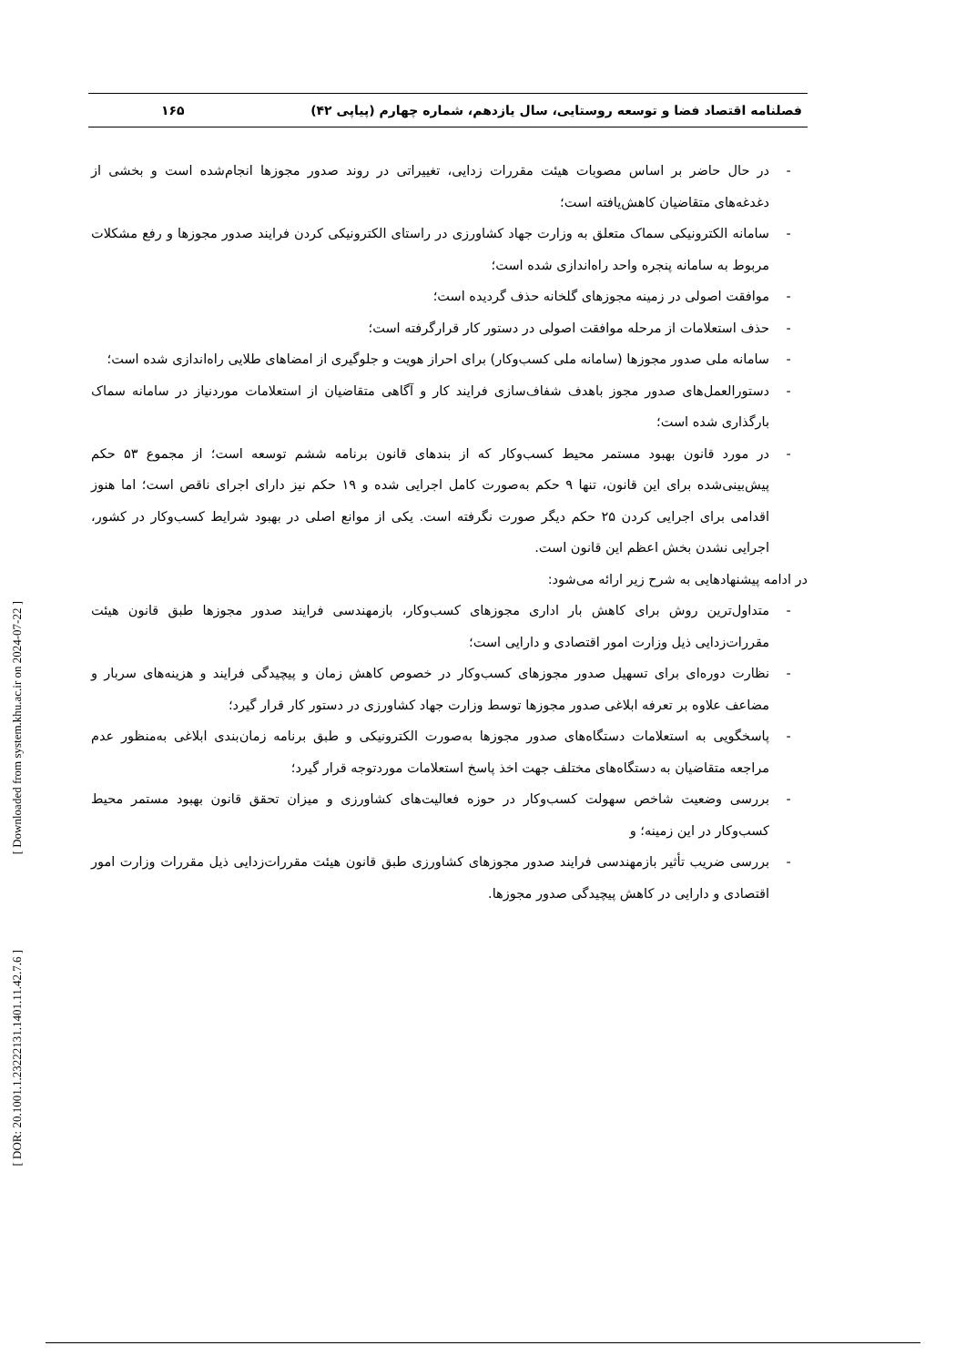[ Downloaded from system.khu.ac.ir on 2024-07-22 ]
[ DOR: 20.1001.1.23222131.1401.11.42.7.6 ]
فصلنامه اقتصاد فضا و توسعه روستایی، سال یازدهم، شماره چهارم (پیاپی ۴۲) ۱۶۵
- در حال حاضر بر اساس مصوبات هیئت مقررات زدایی، تغییراتی در روند صدور مجوزها انجام‌شده است و بخشی از دغدغه‌های متقاضیان کاهش‌یافته است؛
- سامانه الکترونیکی سماک متعلق به وزارت جهاد کشاورزی در راستای الکترونیکی کردن فرایند صدور مجوزها و رفع مشکلات مربوط به سامانه پنجره واحد راه‌اندازی شده است؛
- موافقت اصولی در زمینه مجوزهای گلخانه حذف گردیده است؛
- حذف استعلامات از مرحله موافقت اصولی در دستور کار قرارگرفته است؛
- سامانه ملی صدور مجوزها (سامانه ملی کسب‌وکار) برای احراز هویت و جلوگیری از امضاهای طلایی راه‌اندازی شده است؛
- دستورالعمل‌های صدور مجوز باهدف شفاف‌سازی فرایند کار و آگاهی متقاضیان از استعلامات موردنیاز در سامانه سماک بارگذاری شده است؛
- در مورد قانون بهبود مستمر محیط کسب‌وکار که از بندهای قانون برنامه ششم توسعه است؛ از مجموع ۵۳ حکم پیش‌بینی‌شده برای این قانون، تنها ۹ حکم به‌صورت کامل اجرایی شده و ۱۹ حکم نیز دارای اجرای ناقص است؛ اما هنوز اقدامی برای اجرایی کردن ۲۵ حکم دیگر صورت نگرفته است. یکی از موانع اصلی در بهبود شرایط کسب‌وکار در کشور، اجرایی نشدن بخش اعظم این قانون است.
در ادامه پیشنهادهایی به شرح زیر ارائه می‌شود:
- متداول‌ترین روش برای کاهش بار اداری مجوزهای کسب‌وکار، بازمهندسی فرایند صدور مجوزها طبق قانون هیئت مقررات‌زدایی ذیل وزارت امور اقتصادی و دارایی است؛
- نظارت دوره‌ای برای تسهیل صدور مجوزهای کسب‌وکار در خصوص کاهش زمان و پیچیدگی فرایند و هزینه‌های سربار و مضاعف علاوه بر تعرفه ابلاغی صدور مجوزها توسط وزارت جهاد کشاورزی در دستور کار قرار گیرد؛
- پاسخگویی به استعلامات دستگاه‌های صدور مجوزها به‌صورت الکترونیکی و طبق برنامه زمان‌بندی ابلاغی به‌منظور عدم مراجعه متقاضیان به دستگاه‌های مختلف جهت اخذ پاسخ استعلامات موردتوجه قرار گیرد؛
- بررسی وضعیت شاخص سهولت کسب‌وکار در حوزه فعالیت‌های کشاورزی و میزان تحقق قانون بهبود مستمر محیط کسب‌وکار در این زمینه؛ و
- بررسی ضریب تأثیر بازمهندسی فرایند صدور مجوزهای کشاورزی طبق قانون هیئت مقررات‌زدایی ذیل مقررات وزارت امور اقتصادی و دارایی در کاهش پیچیدگی صدور مجوزها.